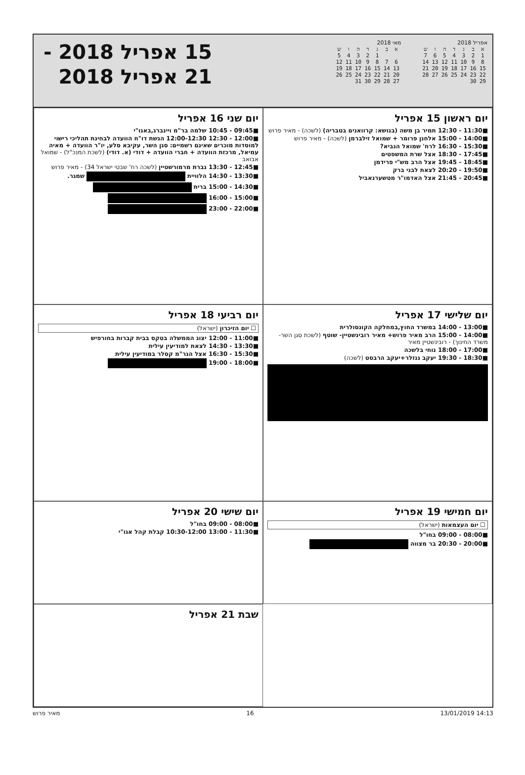אפריל 2018
| א | ב | ג | ד | ה | ו | ש |
| --- | --- | --- | --- | --- | --- | --- |
| 1 | 2 | 3 | 4 | 5 | 6 | 7 |
| 8 | 9 | 10 | 11 | 12 | 13 | 14 |
| 15 | 16 | 17 | 18 | 19 | 20 | 21 |
| 22 | 23 | 24 | 25 | 26 | 27 | 28 |
| 29 | 30 | | | | | |
מאי 2018
| א | ב | ג | ד | ה | ו | ש |
| --- | --- | --- | --- | --- | --- | --- |
| | | 1 | 2 | 3 | 4 | 5 |
| 6 | 7 | 8 | 9 | 10 | 11 | 12 |
| 13 | 14 | 15 | 16 | 17 | 18 | 19 |
| 20 | 21 | 22 | 23 | 24 | 25 | 26 |
| 27 | 28 | 29 | 30 | 31 | | |
15 אפריל 2018 -
21 אפריל 2018
יום ראשון 15 אפריל
■11:30 - 12:30 תמיר בן משה (בנושא: קרוואנים בטבריה) (לשכה) - מאיר פרוש
■14:00 - 15:00 אלחנן פרומר + שמואל זילברמן (לשכה) - מאיר פרוש
■15:30 - 16:30 לרח' שמואל הנביא?
■17:45 - 18:30 אצל שרת המשפטים
■18:45 - 19:45 אצל הרב מש"י פרידמן
■19:50 - 20:20 לצאת לבני ברק
■20:45 - 21:45 אצל האדמו"ר מטשערנאביל
יום שני 16 אפריל
■09:45 - 10:45 שלמה בר"מ ויינברג,באגו"י
■12:00 - 12:30 12:00-12:30 הגשת דו"ח הוועדה לבחינת תהליכי רישוי למוסדות מוכרים שאינם רשמיים: סגן השר, עקיבא סלע, יו"ר הוועדה + מאיה עמיאל, מרכזת הוועדה + חברי הוועדה + דודי (א. דודי) (לשכת המנכ"ל) - שמואל אבואב
■12:45 - 13:30 גברת מרמורשטיין (לשכה רח' שבטי ישראל 34) - מאיר פרוש
■13:30 - 14:30 הלוויית שמגר.
■14:30 - 15:00 ברית
■15:00 - 16:00
■22:00 - 23:00
יום שלישי 17 אפריל
■13:00 - 14:00 במשרד החוץ,במחלקה הקונסולרית
■14:00 - 15:00 הרב מאיר פרוש+ מאיר רובינשטיין- שוטף (לשכת סגן השר- משרד החינוך) - רובינשטיין מאיר
■17:00 - 18:00 נוחי בלשכה
■18:30 - 19:30 יעקב גנזלר+יעקב הרבסט (לשכה)
יום רביעי 18 אפריל
☐ יום הזיכרון (ישראל)
■11:00 - 12:00 יצוג הממשלה בטקס בבית קברות בחורפיש
■13:30 - 14:30 לצאת למודיעין עילית
■15:30 - 16:30 אצל הגר"מ קסלר במודיעין עילית
■18:00 - 19:00
יום חמישי 19 אפריל
☐ יום העצמאות (ישראל)
■08:00 - 09:00 בחו"ל
■20:00 - 20:30 בר מצווה
יום שישי 20 אפריל
■08:00 - 09:00 בחו"ל
■11:30 - 13:00 10:30-12:00 קבלת קהל אגו"י
שבת 21 אפריל
מאיר פרוש 16 13/01/2019 14:13